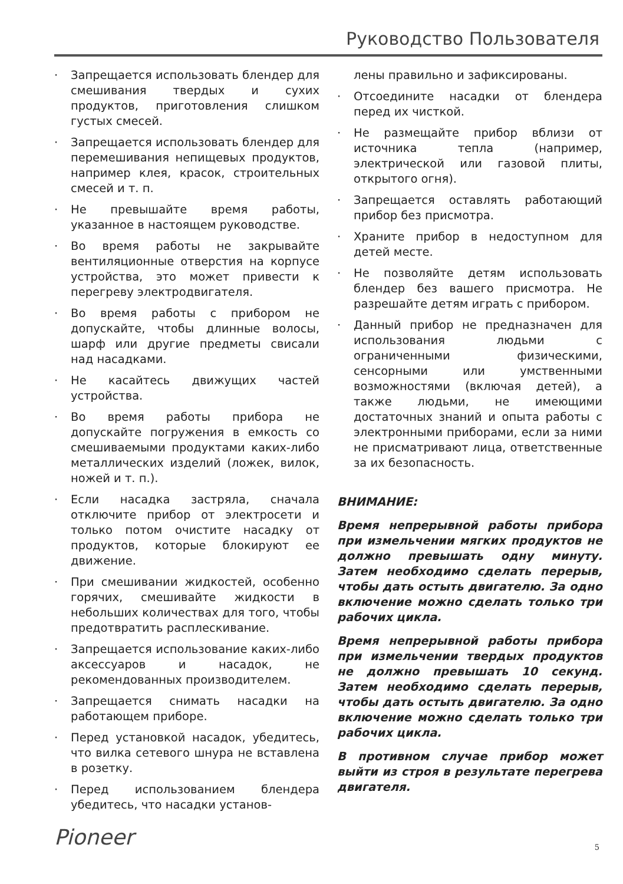Руководство Пользователя
· Запрещается использовать блендер для смешивания твердых и сухих продуктов, приготовления слишком густых смесей.
· Запрещается использовать блендер для перемешивания непищевых продуктов, например клея, красок, строительных смесей и т. п.
· Не превышайте время работы, указанное в настоящем руководстве.
· Во время работы не закрывайте вентиляционные отверстия на корпусе устройства, это может привести к перегреву электродвигателя.
· Во время работы с прибором не допускайте, чтобы длинные волосы, шарф или другие предметы свисали над насадками.
· Не касайтесь движущих частей устройства.
· Во время работы прибора не допускайте погружения в емкость со смешиваемыми продуктами каких-либо металлических изделий (ложек, вилок, ножей и т. п.).
· Если насадка застряла, сначала отключите прибор от электросети и только потом очистите насадку от продуктов, которые блокируют ее движение.
· При смешивании жидкостей, особенно горячих, смешивайте жидкости в небольших количествах для того, чтобы предотвратить расплескивание.
· Запрещается использование каких-либо аксессуаров и насадок, не рекомендованных производителем.
· Запрещается снимать насадки на работающем приборе.
· Перед установкой насадок, убедитесь, что вилка сетевого шнура не вставлена в розетку.
· Перед использованием блендера убедитесь, что насадки установ-
лены правильно и зафиксированы.
· Отсоедините насадки от блендера перед их чисткой.
· Не размещайте прибор вблизи от источника тепла (например, электрической или газовой плиты, открытого огня).
· Запрещается оставлять работающий прибор без присмотра.
· Храните прибор в недоступном для детей месте.
· Не позволяйте детям использовать блендер без вашего присмотра. Не разрешайте детям играть с прибором.
· Данный прибор не предназначен для использования людьми с ограниченными физическими, сенсорными или умственными возможностями (включая детей), а также людьми, не имеющими достаточных знаний и опыта работы с электронными приборами, если за ними не присматривают лица, ответственные за их безопасность.
ВНИМАНИЕ:
Время непрерывной работы прибора при измельчении мягких продуктов не должно превышать одну минуту. Затем необходимо сделать перерыв, чтобы дать остыть двигателю. За одно включение можно сделать только три рабочих цикла.
Время непрерывной работы прибора при измельчении твердых продуктов не должно превышать 10 секунд. Затем необходимо сделать перерыв, чтобы дать остыть двигателю. За одно включение можно сделать только три рабочих цикла.
В противном случае прибор может выйти из строя в результате перегрева двигателя.
Pioneer 5